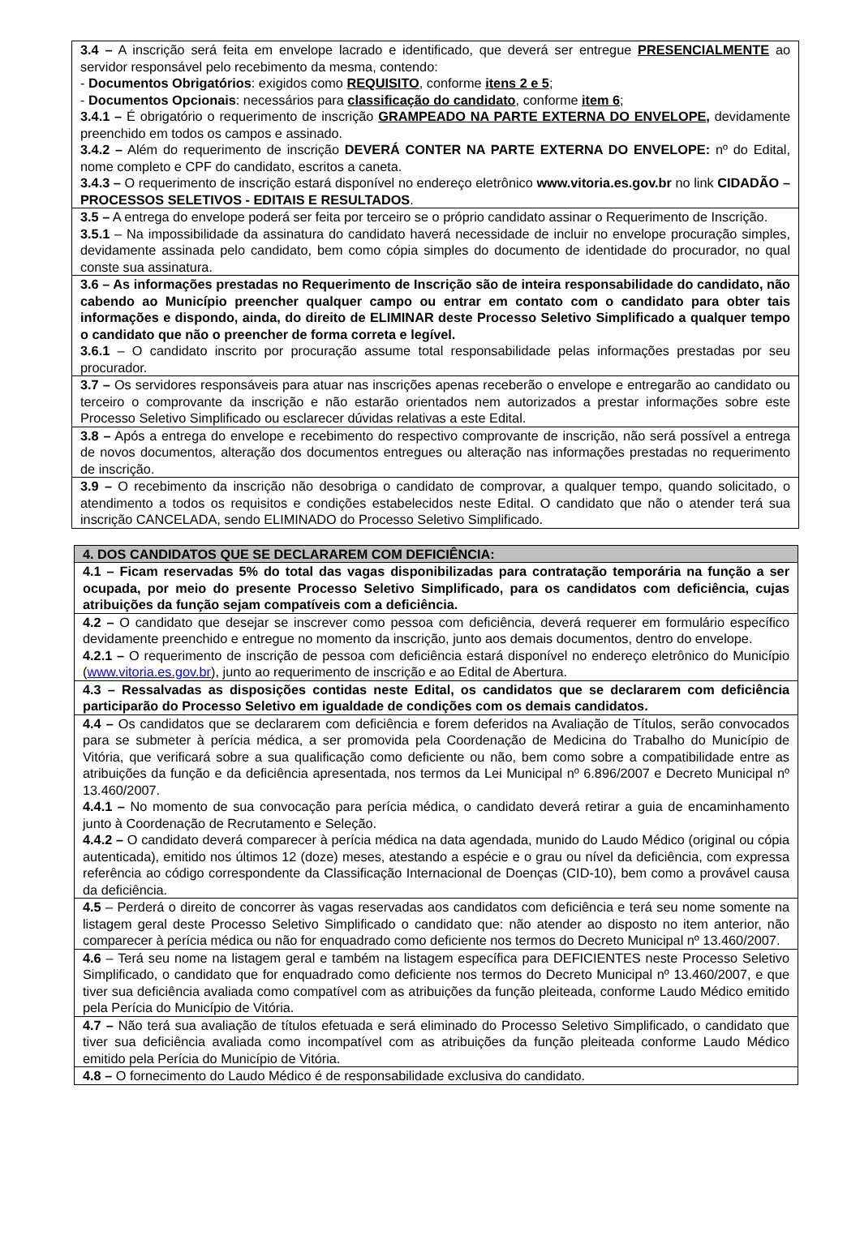| 3.4 – A inscrição será feita em envelope lacrado e identificado, que deverá ser entregue PRESENCIALMENTE ao servidor responsável pelo recebimento da mesma, contendo: - Documentos Obrigatórios : exigidos como REQUISITO , conforme itens 2 e 5 ; - Documentos Opcionais : necessários para classificação do candidato , conforme item 6 ; 3.4.1 – É obrigatório o requerimento de inscrição GRAMPEADO NA PARTE EXTERNA DO ENVELOPE , devidamente preenchido em todos os campos e assinado. 3.4.2 – Além do requerimento de inscrição DEVERÁ CONTER NA PARTE EXTERNA DO ENVELOPE: nº do Edital, nome completo e CPF do candidato, escritos a caneta. 3.4.3 – O requerimento de inscrição estará disponível no endereço eletrônico www.vitoria.es.gov.br no link CIDADÃO – PROCESSOS SELETIVOS - EDITAIS E RESULTADOS . |
| 3.5 – A entrega do envelope poderá ser feita por terceiro se o próprio candidato assinar o Requerimento de Inscrição. 3.5.1 – Na impossibilidade da assinatura do candidato haverá necessidade de incluir no envelope procuração simples, devidamente assinada pelo candidato, bem como cópia simples do documento de identidade do procurador, no qual conste sua assinatura. |
| 3.6 – As informações prestadas no Requerimento de Inscrição são de inteira responsabilidade do candidato, não cabendo ao Município preencher qualquer campo ou entrar em contato com o candidato para obter tais informações e dispondo, ainda, do direito de ELIMINAR deste Processo Seletivo Simplificado a qualquer tempo o candidato que não o preencher de forma correta e legível. 3.6.1 – O candidato inscrito por procuração assume total responsabilidade pelas informações prestadas por seu procurador. |
| 3.7 – Os servidores responsáveis para atuar nas inscrições apenas receberão o envelope e entregarão ao candidato ou terceiro o comprovante da inscrição e não estarão orientados nem autorizados a prestar informações sobre este Processo Seletivo Simplificado ou esclarecer dúvidas relativas a este Edital. |
| 3.8 – Após a entrega do envelope e recebimento do respectivo comprovante de inscrição, não será possível a entrega de novos documentos, alteração dos documentos entregues ou alteração nas informações prestadas no requerimento de inscrição. |
| 3.9 – O recebimento da inscrição não desobriga o candidato de comprovar, a qualquer tempo, quando solicitado, o atendimento a todos os requisitos e condições estabelecidos neste Edital. O candidato que não o atender terá sua inscrição CANCELADA, sendo ELIMINADO do Processo Seletivo Simplificado. |
| 4. DOS CANDIDATOS QUE SE DECLARAREM COM DEFICIÊNCIA: |
| 4.1 – Ficam reservadas 5% do total das vagas disponibilizadas para contratação temporária na função a ser ocupada, por meio do presente Processo Seletivo Simplificado, para os candidatos com deficiência, cujas atribuições da função sejam compatíveis com a deficiência. |
| 4.2 – O candidato que desejar se inscrever como pessoa com deficiência, deverá requerer em formulário específico devidamente preenchido e entregue no momento da inscrição, junto aos demais documentos, dentro do envelope. 4.2.1 – O requerimento de inscrição de pessoa com deficiência estará disponível no endereço eletrônico do Município ( www.vitoria.es.gov.br ), junto ao requerimento de inscrição e ao Edital de Abertura. |
| 4.3 – Ressalvadas as disposições contidas neste Edital, os candidatos que se declararem com deficiência participarão do Processo Seletivo em igualdade de condições com os demais candidatos. |
| 4.4 – Os candidatos que se declararem com deficiência e forem deferidos na Avaliação de Títulos, serão convocados para se submeter à perícia médica, a ser promovida pela Coordenação de Medicina do Trabalho do Município de Vitória, que verificará sobre a sua qualificação como deficiente ou não, bem como sobre a compatibilidade entre as atribuições da função e da deficiência apresentada, nos termos da Lei Municipal nº 6.896/2007 e Decreto Municipal nº 13.460/2007. 4.4.1 – No momento de sua convocação para perícia médica, o candidato deverá retirar a guia de encaminhamento junto à Coordenação de Recrutamento e Seleção. 4.4.2 – O candidato deverá comparecer à perícia médica na data agendada, munido do Laudo Médico (original ou cópia autenticada), emitido nos últimos 12 (doze) meses, atestando a espécie e o grau ou nível da deficiência, com expressa referência ao código correspondente da Classificação Internacional de Doenças (CID-10), bem como a provável causa da deficiência. |
| 4.5 – Perderá o direito de concorrer às vagas reservadas aos candidatos com deficiência e terá seu nome somente na listagem geral deste Processo Seletivo Simplificado o candidato que: não atender ao disposto no item anterior, não comparecer à perícia médica ou não for enquadrado como deficiente nos termos do Decreto Municipal nº 13.460/2007. |
| 4.6 – Terá seu nome na listagem geral e também na listagem específica para DEFICIENTES neste Processo Seletivo Simplificado, o candidato que for enquadrado como deficiente nos termos do Decreto Municipal nº 13.460/2007, e que tiver sua deficiência avaliada como compatível com as atribuições da função pleiteada, conforme Laudo Médico emitido pela Perícia do Município de Vitória. |
| 4.7 – Não terá sua avaliação de títulos efetuada e será eliminado do Processo Seletivo Simplificado, o candidato que tiver sua deficiência avaliada como incompatível com as atribuições da função pleiteada conforme Laudo Médico emitido pela Perícia do Município de Vitória. |
| 4.8 – O fornecimento do Laudo Médico é de responsabilidade exclusiva do candidato. |